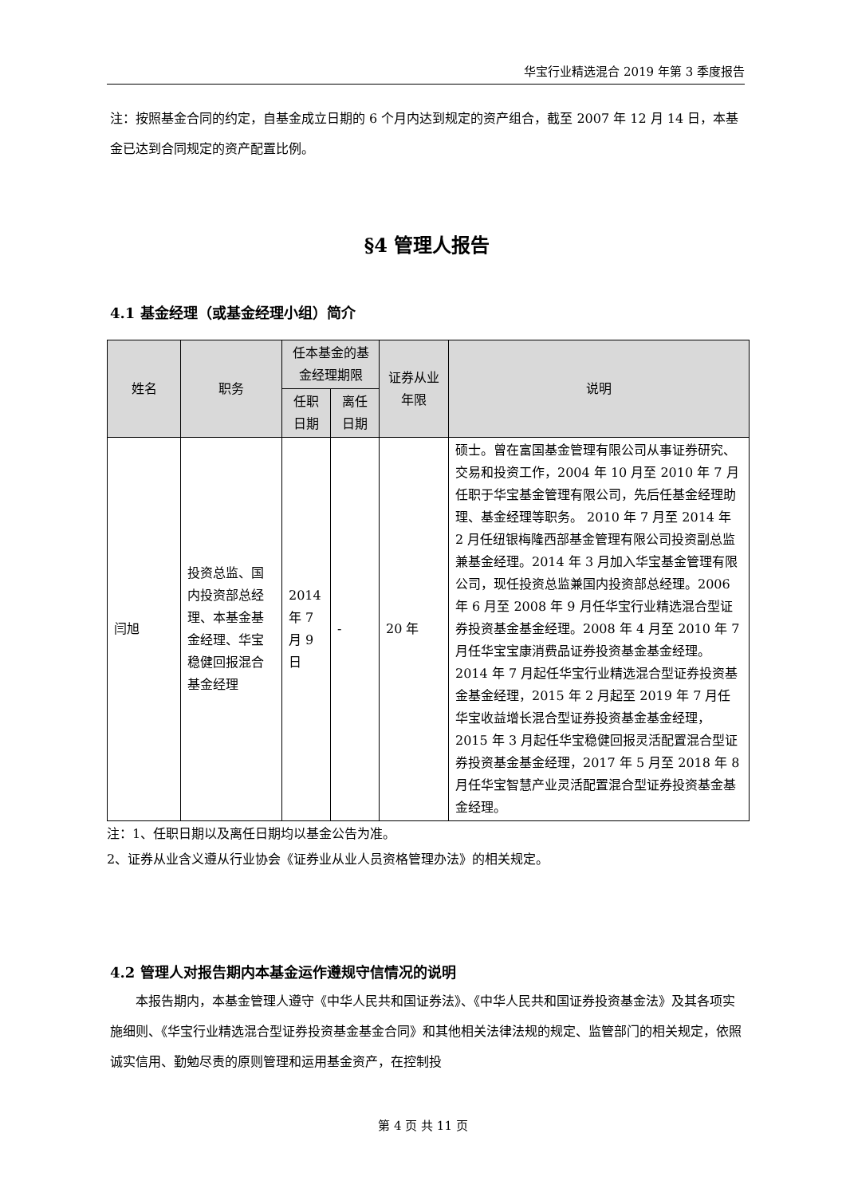华宝行业精选混合 2019 年第 3 季度报告
注：按照基金合同的约定，自基金成立日期的 6 个月内达到规定的资产组合，截至 2007 年 12 月 14 日，本基金已达到合同规定的资产配置比例。
§4 管理人报告
4.1 基金经理（或基金经理小组）简介
| 姓名 | 职务 | 任本基金的基金经理期限 | | 证券从业年限 | 说明 |
| --- | --- | --- | --- | --- | --- |
| | | 任职日期 | 离任日期 | | |
| 闫旭 | 投资总监、国内投资部总经理、本基金基金经理、华宝稳健回报混合基金经理 | 2014 年 7 月 9 日 | - | 20 年 | 硕士。曾在富国基金管理有限公司从事证券研究、交易和投资工作，2004 年 10 月至 2010 年 7 月任职于华宝基金管理有限公司，先后任基金经理助理、基金经理等职务。 2010 年 7 月至 2014 年 2 月任纽银梅隆西部基金管理有限公司投资副总监兼基金经理。2014 年 3 月加入华宝基金管理有限公司，现任投资总监兼国内投资部总经理。2006 年 6 月至 2008 年 9 月任华宝行业精选混合型证券投资基金基金经理。2008 年 4 月至 2010 年 7 月任华宝宝康消费品证券投资基金基金经理。2014 年 7 月起任华宝行业精选混合型证券投资基金基金经理，2015 年 2 月起至 2019 年 7 月任华宝收益增长混合型证券投资基金基金经理，2015 年 3 月起任华宝稳健回报灵活配置混合型证券投资基金基金经理，2017 年 5 月至 2018 年 8 月任华宝智慧产业灵活配置混合型证券投资基金基金经理。 |
注：1、任职日期以及离任日期均以基金公告为准。
2、证券从业含义遵从行业协会《证券业从业人员资格管理办法》的相关规定。
4.2 管理人对报告期内本基金运作遵规守信情况的说明
  本报告期内，本基金管理人遵守《中华人民共和国证券法》、《中华人民共和国证券投资基金法》及其各项实施细则、《华宝行业精选混合型证券投资基金基金合同》和其他相关法律法规的规定、监管部门的相关规定，依照诚实信用、勤勉尽责的原则管理和运用基金资产，在控制投
第 4 页 共 11 页